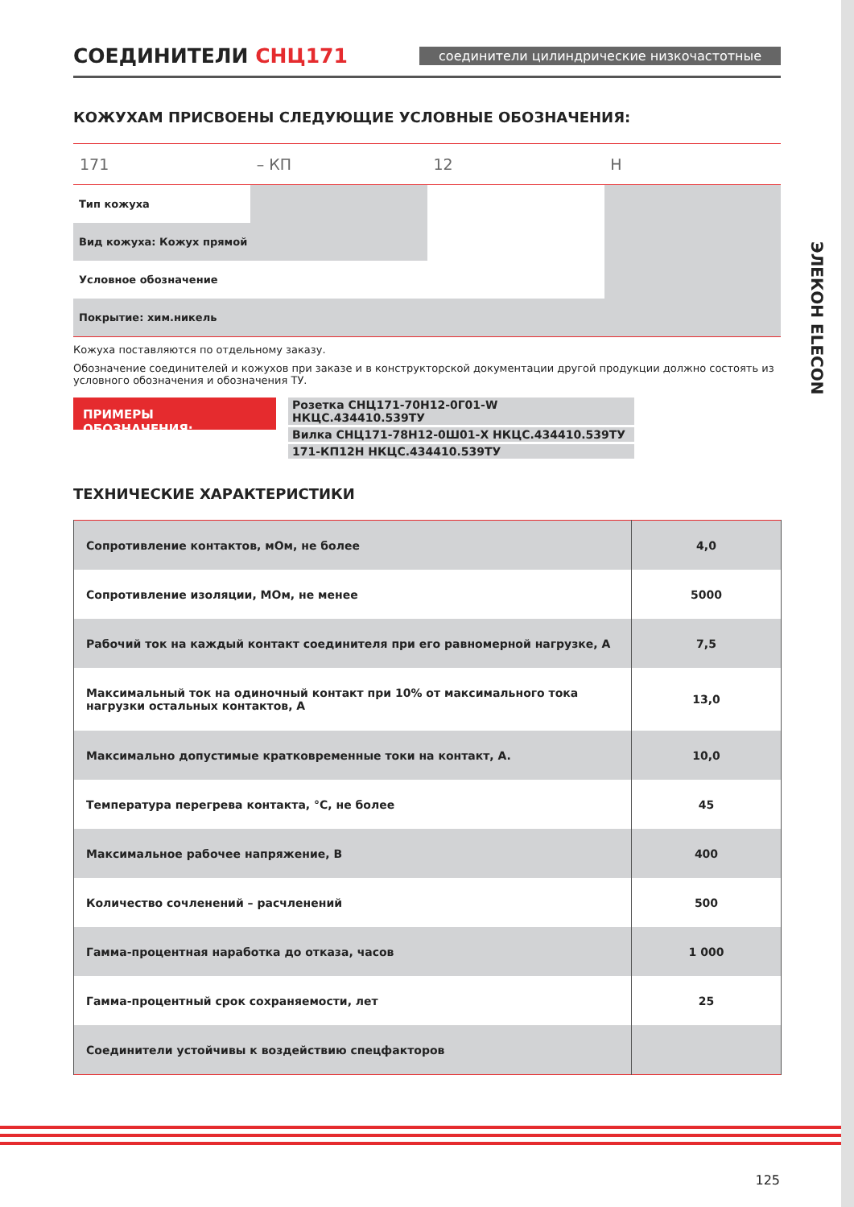СОЕДИНИТЕЛИ СНЦ171
соединители цилиндрические низкочастотные
КОЖУХАМ ПРИСВОЕНЫ СЛЕДУЮЩИЕ УСЛОВНЫЕ ОБОЗНАЧЕНИЯ:
171 – КП 12 Н
Тип кожуха
Вид кожуха: Кожух прямой
Условное обозначение
Покрытие: хим.никель
Кожуха поставляются по отдельному заказу.
Обозначение соединителей и кожухов при заказе и в конструкторской документации другой продукции должно состоять из условного обозначения и обозначения ТУ.
ПРИМЕРЫ ОБОЗНАЧЕНИЯ:
Розетка СНЦ171-70Н12-0Г01-W НКЦС.434410.539ТУ
Вилка СНЦ171-78Н12-0Ш01-Х НКЦС.434410.539ТУ
171-КП12Н НКЦС.434410.539ТУ
ТЕХНИЧЕСКИЕ ХАРАКТЕРИСТИКИ
| Сопротивление контактов, мОм, не более | 4,0 |
| Сопротивление изоляции, МОм, не менее | 5000 |
| Рабочий ток на каждый контакт соединителя при его равномерной нагрузке, А | 7,5 |
| Максимальный ток на одиночный контакт при 10% от максимального тока нагрузки остальных контактов, А | 13,0 |
| Максимально допустимые кратковременные токи на контакт, А. | 10,0 |
| Температура перегрева контакта, °С, не более | 45 |
| Максимальное рабочее напряжение, В | 400 |
| Количество сочленений – расчленений | 500 |
| Гамма-процентная наработка до отказа, часов | 1 000 |
| Гамма-процентный срок сохраняемости, лет | 25 |
| Соединители устойчивы к воздействию спецфакторов | |
ЭЛЕКОН ELECON
125